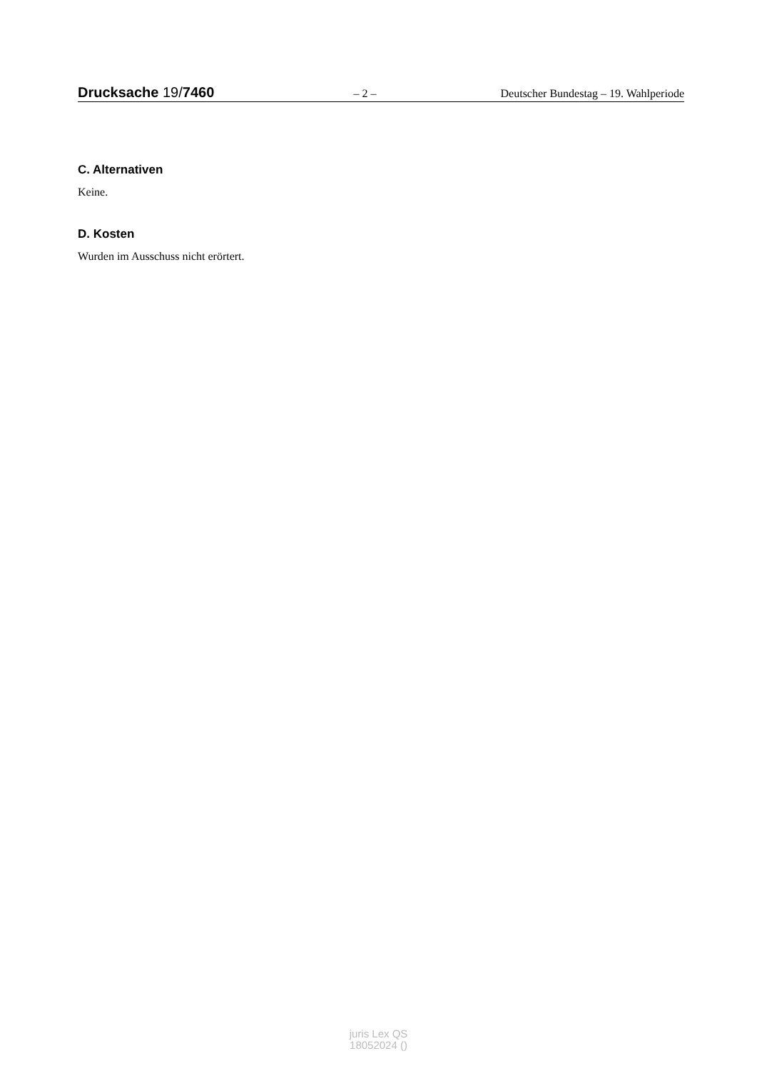Drucksache 19/7460 – 2 – Deutscher Bundestag – 19. Wahlperiode
C. Alternativen
Keine.
D. Kosten
Wurden im Ausschuss nicht erörtert.
juris Lex QS
18052024 ()